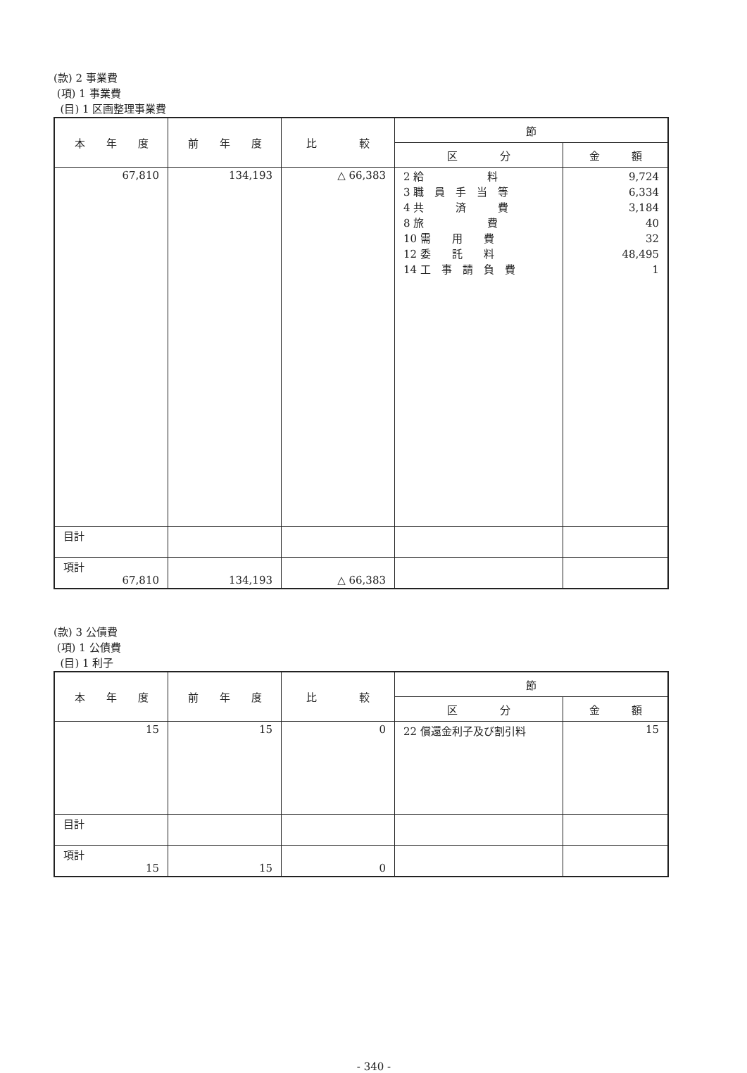(款) 2 事業費
(項) 1 事業費
(目) 1 区画整理事業費
| 本 年 度 | 前 年 度 | 比 較 | 節 | |
| --- | --- | --- | --- | --- |
| | | | 区 分 | 金 額 |
| 67,810 | 134,193 | △ 66,383 | 2 給 料 3 職 員 手 当 等 4 共 済 費 8 旅 費 10 需 用 費 12 委 託 料 14 工 事 請 負 費 | 9,724 6,334 3,184 40 32 48,495 1 |
| 目計 | | | | |
| 項計 67,810 | 134,193 | △ 66,383 | | |
(款) 3 公債費
(項) 1 公債費
(目) 1 利子
| 本 年 度 | 前 年 度 | 比 較 | 節 | |
| --- | --- | --- | --- | --- |
| | | | 区 分 | 金 額 |
| 15 | 15 | 0 | 22 償還金利子及び割引料 | 15 |
| 目計 | | | | |
| 項計 15 | 15 | 0 | | |
- 340 -